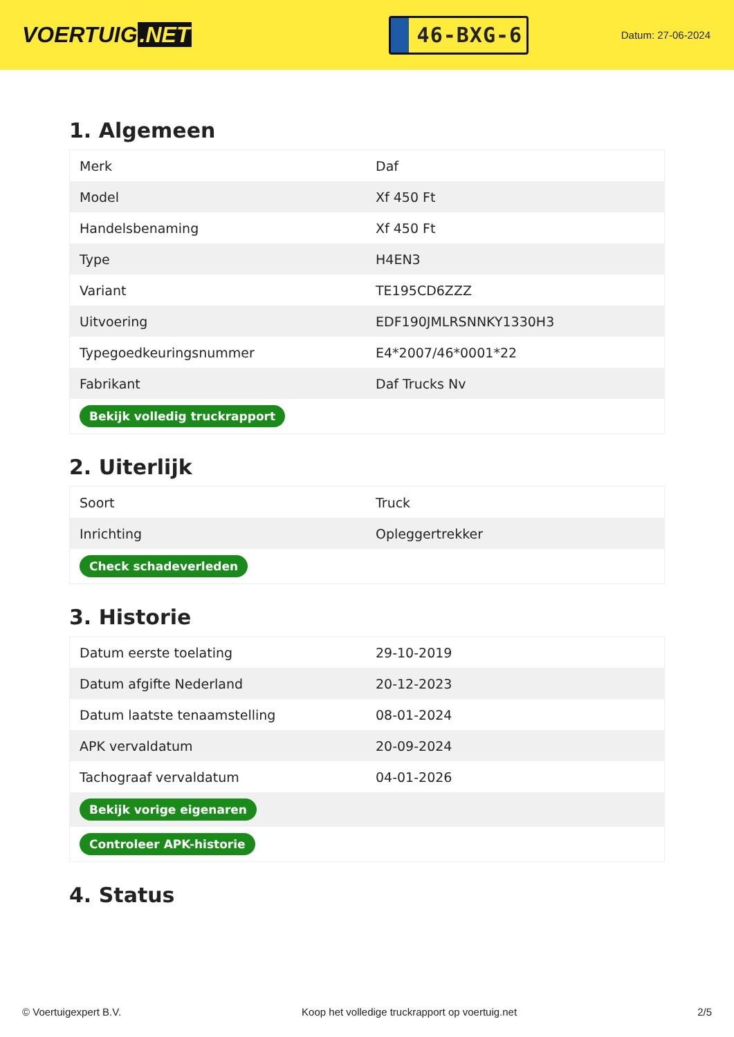VOERTUIG.NET
46-BXG-6
Datum: 27-06-2024
1. Algemeen
| Merk | Daf |
| Model | Xf 450 Ft |
| Handelsbenaming | Xf 450 Ft |
| Type | H4EN3 |
| Variant | TE195CD6ZZZ |
| Uitvoering | EDF190JMLRSNNKY1330H3 |
| Typegoedkeuringsnummer | E4*2007/46*0001*22 |
| Fabrikant | Daf Trucks Nv |
| Bekijk volledig truckrapport | |
2. Uiterlijk
| Soort | Truck |
| Inrichting | Opleggertrekker |
| Check schadeverleden | |
3. Historie
| Datum eerste toelating | 29-10-2019 |
| Datum afgifte Nederland | 20-12-2023 |
| Datum laatste tenaamstelling | 08-01-2024 |
| APK vervaldatum | 20-09-2024 |
| Tachograaf vervaldatum | 04-01-2026 |
| Bekijk vorige eigenaren | |
| Controleer APK-historie | |
4. Status
© Voertuigexpert B.V. Koop het volledige truckrapport op voertuig.net 2/5